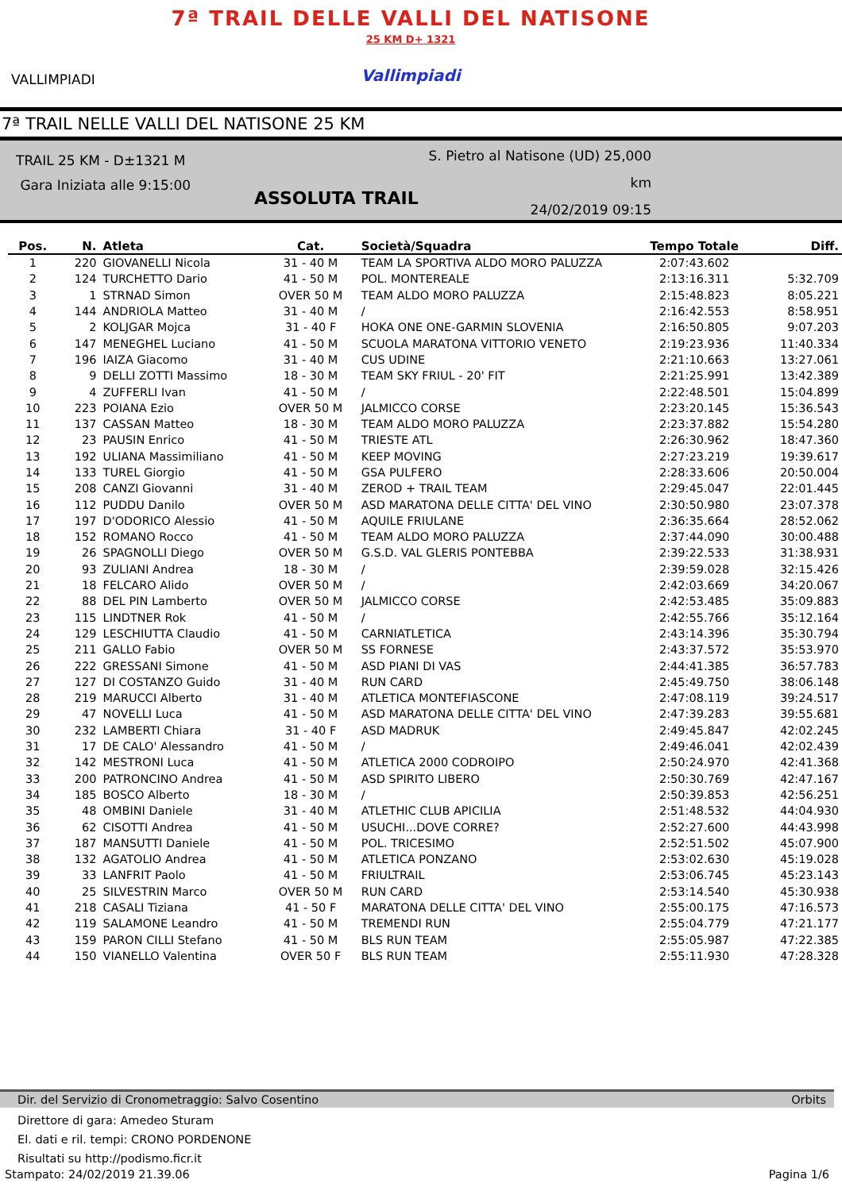VALLIMPIADI
7ª TRAIL DELLE VALLI DEL NATISONE
25 KM D+ 1321
Vallimpiadi
7ª TRAIL NELLE VALLI DEL NATISONE 25 KM
TRAIL 25 KM - D±1321 M
Gara Iniziata alle 9:15:00
S. Pietro al Natisone (UD) 25,000 km
24/02/2019 09:15
ASSOLUTA TRAIL
| Pos. | N. | Atleta | Cat. | Società/Squadra | Tempo Totale | Diff. |
| --- | --- | --- | --- | --- | --- | --- |
| 1 | 220 | GIOVANELLI Nicola | 31 - 40 M | TEAM LA SPORTIVA ALDO MORO PALUZZA | 2:07:43.602 | |
| 2 | 124 | TURCHETTO Dario | 41 - 50 M | POL. MONTEREALE | 2:13:16.311 | 5:32.709 |
| 3 | 1 | STRNAD Simon | OVER 50 M | TEAM ALDO MORO PALUZZA | 2:15:48.823 | 8:05.221 |
| 4 | 144 | ANDRIOLA Matteo | 31 - 40 M | / | 2:16:42.553 | 8:58.951 |
| 5 | 2 | KOLJGAR Mojca | 31 - 40 F | HOKA ONE ONE-GARMIN SLOVENIA | 2:16:50.805 | 9:07.203 |
| 6 | 147 | MENEGHEL Luciano | 41 - 50 M | SCUOLA MARATONA VITTORIO VENETO | 2:19:23.936 | 11:40.334 |
| 7 | 196 | IAIZA Giacomo | 31 - 40 M | CUS UDINE | 2:21:10.663 | 13:27.061 |
| 8 | 9 | DELLI ZOTTI Massimo | 18 - 30 M | TEAM SKY FRIUL - 20' FIT | 2:21:25.991 | 13:42.389 |
| 9 | 4 | ZUFFERLI Ivan | 41 - 50 M | / | 2:22:48.501 | 15:04.899 |
| 10 | 223 | POIANA Ezio | OVER 50 M | JALMICCO CORSE | 2:23:20.145 | 15:36.543 |
| 11 | 137 | CASSAN Matteo | 18 - 30 M | TEAM ALDO MORO PALUZZA | 2:23:37.882 | 15:54.280 |
| 12 | 23 | PAUSIN Enrico | 41 - 50 M | TRIESTE ATL | 2:26:30.962 | 18:47.360 |
| 13 | 192 | ULIANA Massimiliano | 41 - 50 M | KEEP MOVING | 2:27:23.219 | 19:39.617 |
| 14 | 133 | TUREL Giorgio | 41 - 50 M | GSA PULFERO | 2:28:33.606 | 20:50.004 |
| 15 | 208 | CANZI Giovanni | 31 - 40 M | ZEROD + TRAIL TEAM | 2:29:45.047 | 22:01.445 |
| 16 | 112 | PUDDU Danilo | OVER 50 M | ASD MARATONA DELLE CITTA' DEL VINO | 2:30:50.980 | 23:07.378 |
| 17 | 197 | D'ODORICO Alessio | 41 - 50 M | AQUILE FRIULANE | 2:36:35.664 | 28:52.062 |
| 18 | 152 | ROMANO Rocco | 41 - 50 M | TEAM ALDO MORO PALUZZA | 2:37:44.090 | 30:00.488 |
| 19 | 26 | SPAGNOLLI Diego | OVER 50 M | G.S.D. VAL GLERIS PONTEBBA | 2:39:22.533 | 31:38.931 |
| 20 | 93 | ZULIANI Andrea | 18 - 30 M | / | 2:39:59.028 | 32:15.426 |
| 21 | 18 | FELCARO Alido | OVER 50 M | / | 2:42:03.669 | 34:20.067 |
| 22 | 88 | DEL PIN Lamberto | OVER 50 M | JALMICCO CORSE | 2:42:53.485 | 35:09.883 |
| 23 | 115 | LINDTNER Rok | 41 - 50 M | / | 2:42:55.766 | 35:12.164 |
| 24 | 129 | LESCHIUTTA Claudio | 41 - 50 M | CARNIATLETICA | 2:43:14.396 | 35:30.794 |
| 25 | 211 | GALLO Fabio | OVER 50 M | SS FORNESE | 2:43:37.572 | 35:53.970 |
| 26 | 222 | GRESSANI Simone | 41 - 50 M | ASD PIANI DI VAS | 2:44:41.385 | 36:57.783 |
| 27 | 127 | DI COSTANZO Guido | 31 - 40 M | RUN CARD | 2:45:49.750 | 38:06.148 |
| 28 | 219 | MARUCCI Alberto | 31 - 40 M | ATLETICA MONTEFIASCONE | 2:47:08.119 | 39:24.517 |
| 29 | 47 | NOVELLI Luca | 41 - 50 M | ASD MARATONA DELLE CITTA' DEL VINO | 2:47:39.283 | 39:55.681 |
| 30 | 232 | LAMBERTI Chiara | 31 - 40 F | ASD MADRUK | 2:49:45.847 | 42:02.245 |
| 31 | 17 | DE CALO' Alessandro | 41 - 50 M | / | 2:49:46.041 | 42:02.439 |
| 32 | 142 | MESTRONI Luca | 41 - 50 M | ATLETICA 2000 CODROIPO | 2:50:24.970 | 42:41.368 |
| 33 | 200 | PATRONCINO Andrea | 41 - 50 M | ASD SPIRITO LIBERO | 2:50:30.769 | 42:47.167 |
| 34 | 185 | BOSCO Alberto | 18 - 30 M | / | 2:50:39.853 | 42:56.251 |
| 35 | 48 | OMBINI Daniele | 31 - 40 M | ATLETHIC CLUB APICILIA | 2:51:48.532 | 44:04.930 |
| 36 | 62 | CISOTTI Andrea | 41 - 50 M | USUCHI...DOVE CORRE? | 2:52:27.600 | 44:43.998 |
| 37 | 187 | MANSUTTI Daniele | 41 - 50 M | POL. TRICESIMO | 2:52:51.502 | 45:07.900 |
| 38 | 132 | AGATOLIO Andrea | 41 - 50 M | ATLETICA PONZANO | 2:53:02.630 | 45:19.028 |
| 39 | 33 | LANFRIT Paolo | 41 - 50 M | FRIULTRAIL | 2:53:06.745 | 45:23.143 |
| 40 | 25 | SILVESTRIN Marco | OVER 50 M | RUN CARD | 2:53:14.540 | 45:30.938 |
| 41 | 218 | CASALI Tiziana | 41 - 50 F | MARATONA DELLE CITTA' DEL VINO | 2:55:00.175 | 47:16.573 |
| 42 | 119 | SALAMONE Leandro | 41 - 50 M | TREMENDI RUN | 2:55:04.779 | 47:21.177 |
| 43 | 159 | PARON CILLI Stefano | 41 - 50 M | BLS RUN TEAM | 2:55:05.987 | 47:22.385 |
| 44 | 150 | VIANELLO Valentina | OVER 50 F | BLS RUN TEAM | 2:55:11.930 | 47:28.328 |
Dir. del Servizio di Cronometraggio: Salvo Cosentino Orbits
Direttore di gara: Amedeo Sturam
El. dati e ril. tempi: CRONO PORDENONE
Risultati su http://podismo.ficr.it
Stampato: 24/02/2019 21.39.06 Pagina 1/6